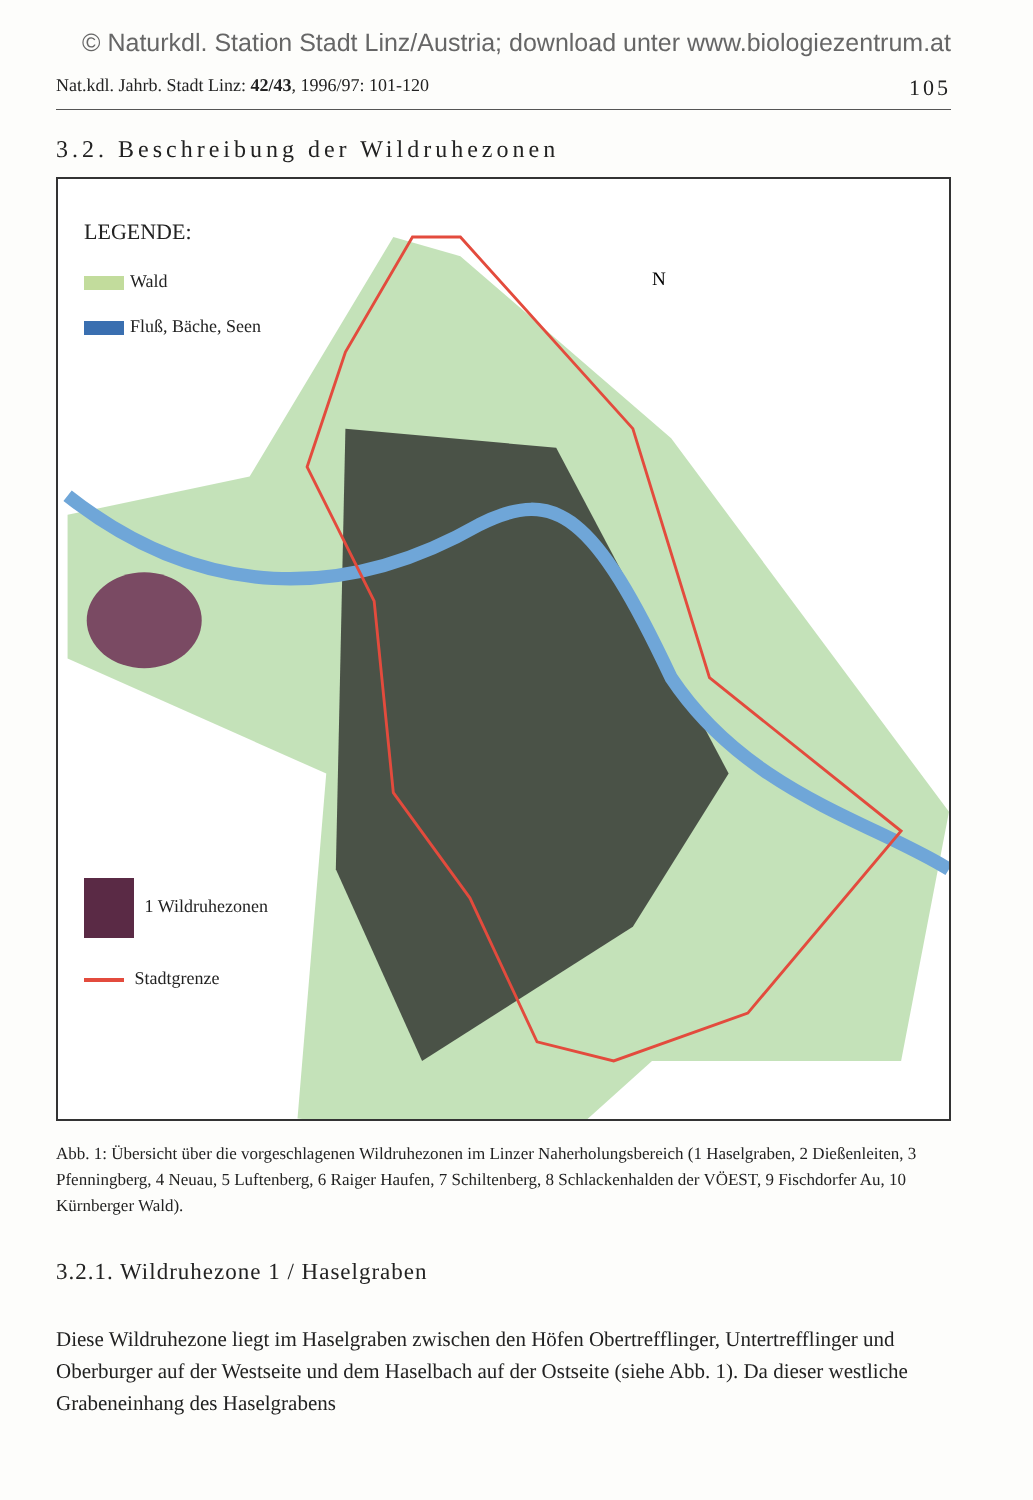© Naturkdl. Station Stadt Linz/Austria; download unter www.biologiezentrum.at
Nat.kdl. Jahrb. Stadt Linz: 42/43, 1996/97: 101-120 105
3.2. Beschreibung der Wildruhezonen
N
LEGENDE:
Wald
Fluß, Bäche, Seen
1 Wildruhezonen
Stadtgrenze
Abb. 1: Übersicht über die vorgeschlagenen Wildruhezonen im Linzer Naherholungsbereich (1 Haselgraben, 2 Dießenleiten, 3 Pfenningberg, 4 Neuau, 5 Luftenberg, 6 Raiger Haufen, 7 Schiltenberg, 8 Schlackenhalden der VÖEST, 9 Fischdorfer Au, 10 Kürnberger Wald).
3.2.1. Wildruhezone 1 / Haselgraben
Diese Wildruhezone liegt im Haselgraben zwischen den Höfen Obertrefflinger, Untertrefflinger und Oberburger auf der Westseite und dem Haselbach auf der Ostseite (siehe Abb. 1). Da dieser westliche Grabeneinhang des Haselgrabens